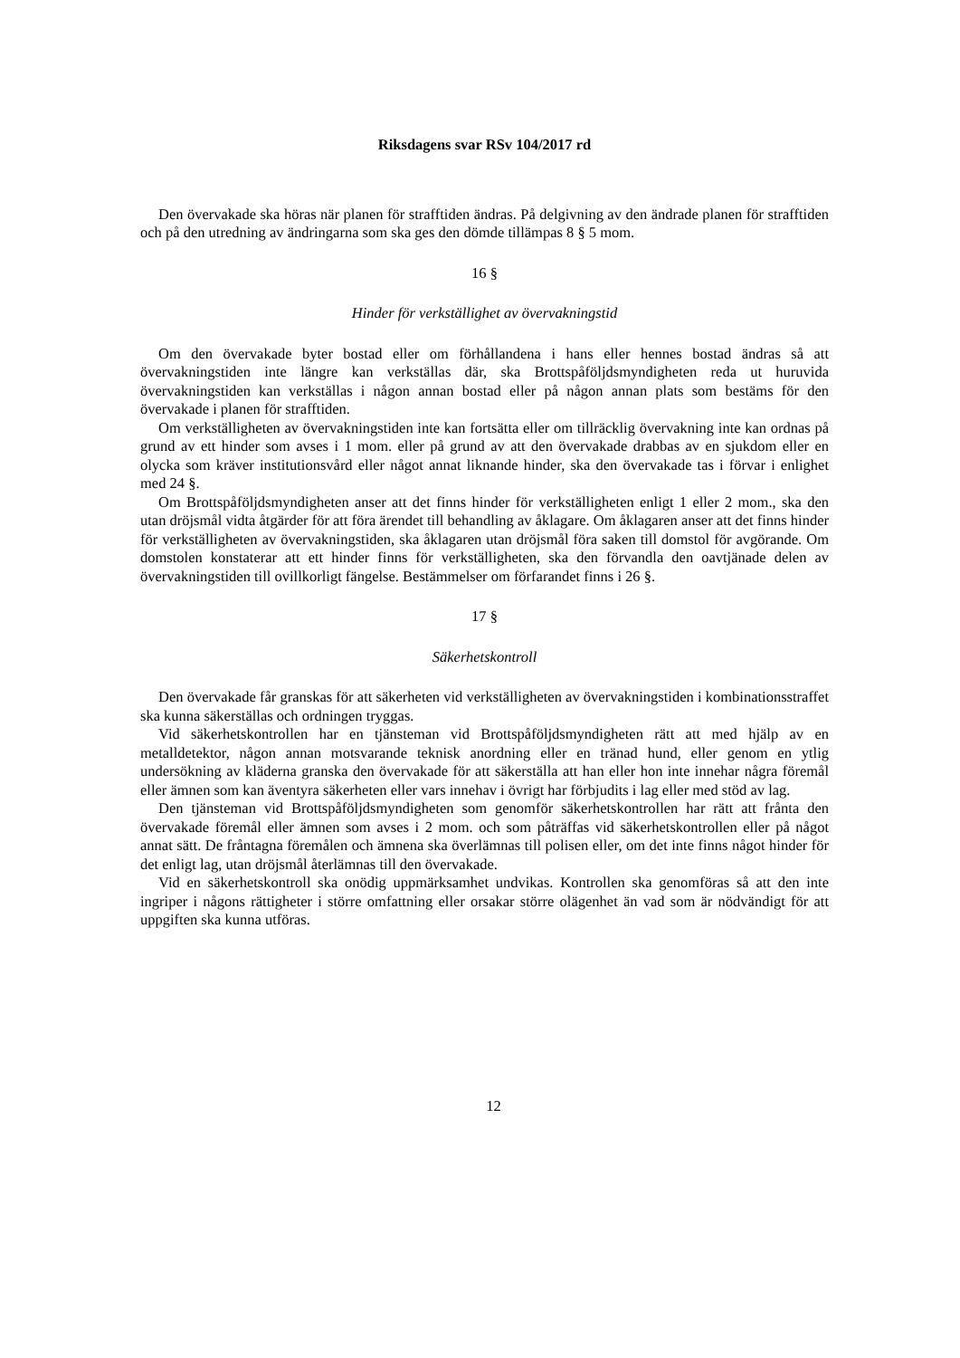Riksdagens svar RSv 104/2017 rd
Den övervakade ska höras när planen för strafftiden ändras. På delgivning av den ändrade planen för strafftiden och på den utredning av ändringarna som ska ges den dömde tillämpas 8 § 5 mom.
16 §
Hinder för verkställighet av övervakningstid
Om den övervakade byter bostad eller om förhållandena i hans eller hennes bostad ändras så att övervakningstiden inte längre kan verkställas där, ska Brottspåföljdsmyndigheten reda ut huruvida övervakningstiden kan verkställas i någon annan bostad eller på någon annan plats som bestäms för den övervakade i planen för strafftiden.
Om verkställigheten av övervakningstiden inte kan fortsätta eller om tillräcklig övervakning inte kan ordnas på grund av ett hinder som avses i 1 mom. eller på grund av att den övervakade drabbas av en sjukdom eller en olycka som kräver institutionsvård eller något annat liknande hinder, ska den övervakade tas i förvar i enlighet med 24 §.
Om Brottspåföljdsmyndigheten anser att det finns hinder för verkställigheten enligt 1 eller 2 mom., ska den utan dröjsmål vidta åtgärder för att föra ärendet till behandling av åklagare. Om åklagaren anser att det finns hinder för verkställigheten av övervakningstiden, ska åklagaren utan dröjsmål föra saken till domstol för avgörande. Om domstolen konstaterar att ett hinder finns för verkställigheten, ska den förvandla den oavtjänade delen av övervakningstiden till ovillkorligt fängelse. Bestämmelser om förfarandet finns i 26 §.
17 §
Säkerhetskontroll
Den övervakade får granskas för att säkerheten vid verkställigheten av övervakningstiden i kombinationsstraffet ska kunna säkerställas och ordningen tryggas.
Vid säkerhetskontrollen har en tjänsteman vid Brottspåföljdsmyndigheten rätt att med hjälp av en metalldetektor, någon annan motsvarande teknisk anordning eller en tränad hund, eller genom en ytlig undersökning av kläderna granska den övervakade för att säkerställa att han eller hon inte innehar några föremål eller ämnen som kan äventyra säkerheten eller vars innehav i övrigt har förbjudits i lag eller med stöd av lag.
Den tjänsteman vid Brottspåföljdsmyndigheten som genomför säkerhetskontrollen har rätt att frånta den övervakade föremål eller ämnen som avses i 2 mom. och som påträffas vid säkerhetskontrollen eller på något annat sätt. De fråntagna föremålen och ämnena ska överlämnas till polisen eller, om det inte finns något hinder för det enligt lag, utan dröjsmål återlämnas till den övervakade.
Vid en säkerhetskontroll ska onödig uppmärksamhet undvikas. Kontrollen ska genomföras så att den inte ingriper i någons rättigheter i större omfattning eller orsakar större olägenhet än vad som är nödvändigt för att uppgiften ska kunna utföras.
12